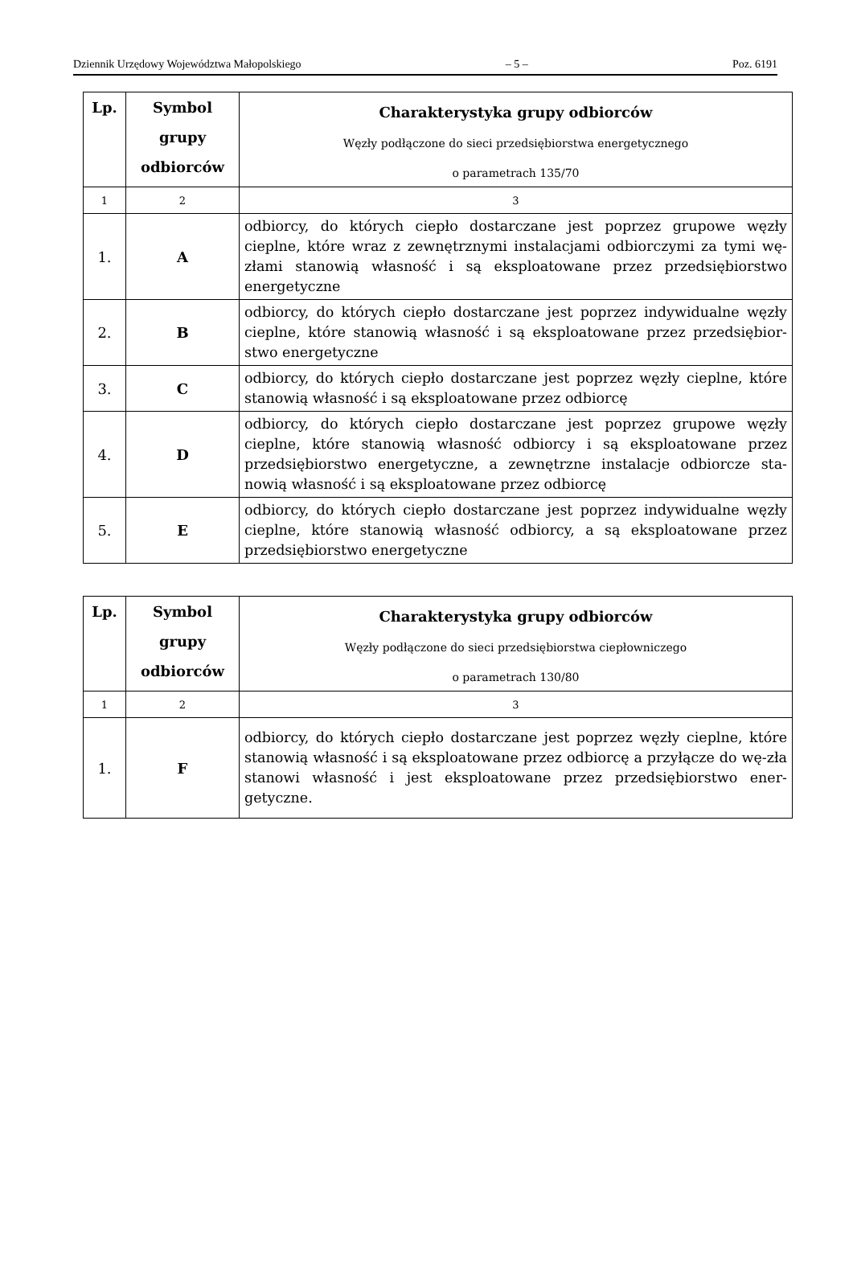Dziennik Urzędowy Województwa Małopolskiego – 5 – Poz. 6191
| Lp. | Symbol grupy odbiorców | Charakterystyka grupy odbiorców Węzły podłączone do sieci przedsiębiorstwa energetycznego o parametrach 135/70 |
| --- | --- | --- |
| 1 | 2 | 3 |
| 1. | A | odbiorcy, do których ciepło dostarczane jest poprzez grupowe węzły cieplne, które wraz z zewnętrznymi instalacjami odbiorczymi za tymi wę-złami stanowią własność i są eksploatowane przez przedsiębiorstwo energetyczne |
| 2. | B | odbiorcy, do których ciepło dostarczane jest poprzez indywidualne węzły cieplne, które stanowią własność i są eksploatowane przez przedsiębior-stwo energetyczne |
| 3. | C | odbiorcy, do których ciepło dostarczane jest poprzez węzły cieplne, które stanowią własność i są eksploatowane przez odbiorcę |
| 4. | D | odbiorcy, do których ciepło dostarczane jest poprzez grupowe węzły cieplne, które stanowią własność odbiorcy i są eksploatowane przez przedsiębiorstwo energetyczne, a zewnętrzne instalacje odbiorcze sta-nowią własność i są eksploatowane przez odbiorcę |
| 5. | E | odbiorcy, do których ciepło dostarczane jest poprzez indywidualne węzły cieplne, które stanowią własność odbiorcy, a są eksploatowane przez przedsiębiorstwo energetyczne |
| Lp. | Symbol grupy odbiorców | Charakterystyka grupy odbiorców Węzły podłączone do sieci przedsiębiorstwa ciepłowniczego o parametrach 130/80 |
| --- | --- | --- |
| 1 | 2 | 3 |
| 1. | F | odbiorcy, do których ciepło dostarczane jest poprzez węzły cieplne, które stanowią własność i są eksploatowane przez odbiorcę a przyłącze do wę-zła stanowi własność i jest eksploatowane przez przedsiębiorstwo ener-getyczne. |